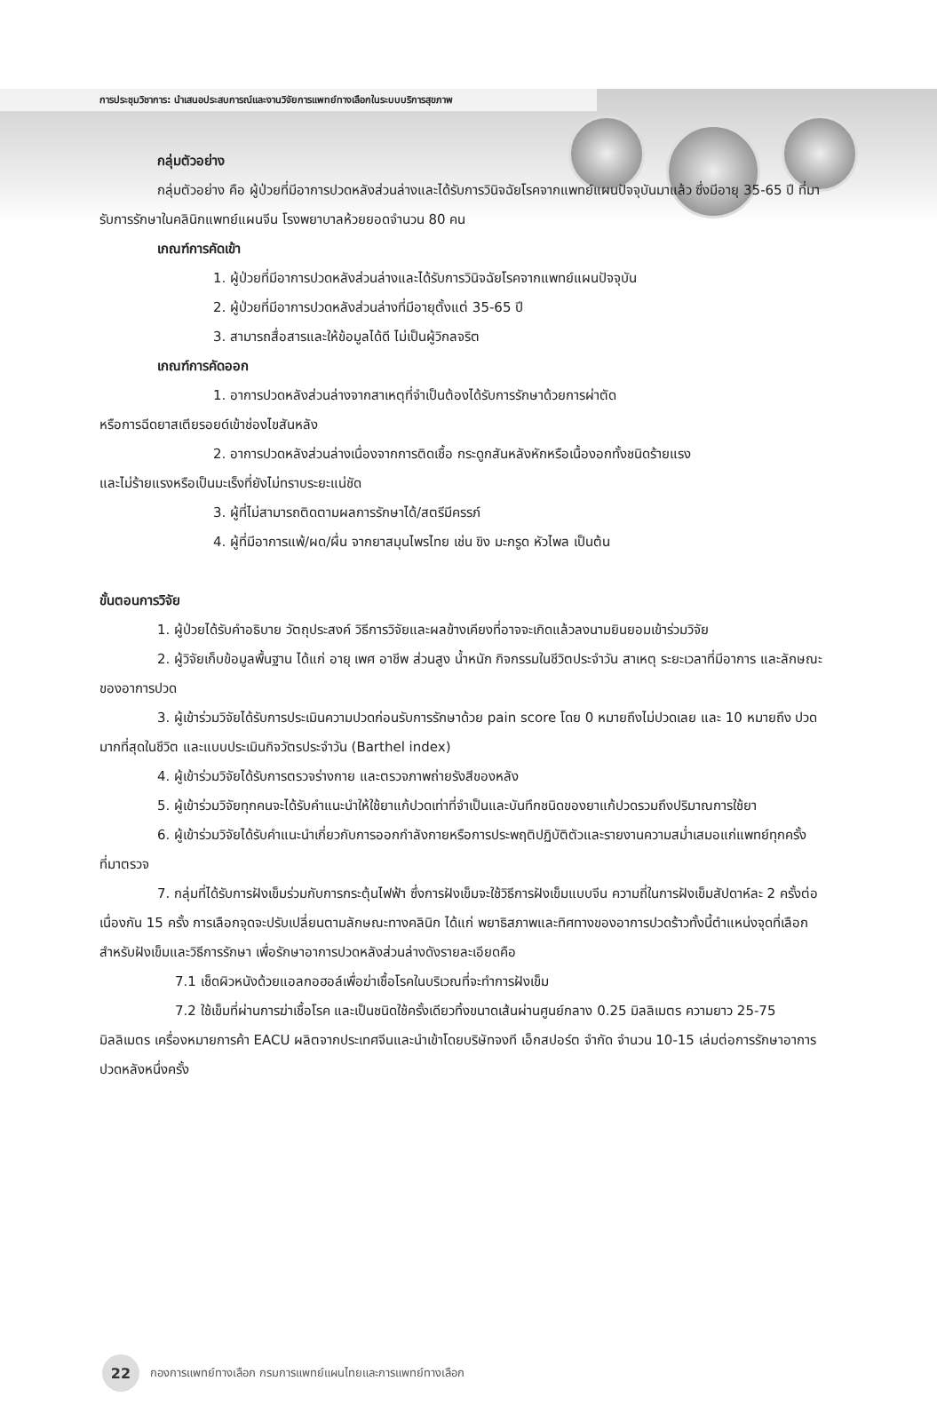การประชุมวิชาการ: นำเสนอประสบการณ์และงานวิจัยการแพทย์ทางเลือกในระบบบริการสุขภาพ
กลุ่มตัวอย่าง
กลุ่มตัวอย่าง คือ ผู้ป่วยที่มีอาการปวดหลังส่วนล่างและได้รับการวินิจฉัยโรคจากแพทย์แผนปัจจุบันมาแล้ว ซึ่งมีอายุ 35-65 ปี ที่มารับการรักษาในคลินิกแพทย์แผนจีน โรงพยาบาลห้วยยอดจำนวน 80 คน
เกณฑ์การคัดเข้า
1. ผู้ป่วยที่มีอาการปวดหลังส่วนล่างและได้รับการวินิจฉัยโรคจากแพทย์แผนปัจจุบัน
2. ผู้ป่วยที่มีอาการปวดหลังส่วนล่างที่มีอายุตั้งแต่ 35-65 ปี
3. สามารถสื่อสารและให้ข้อมูลได้ดี ไม่เป็นผู้วิกลจริต
เกณฑ์การคัดออก
1. อาการปวดหลังส่วนล่างจากสาเหตุที่จำเป็นต้องได้รับการรักษาด้วยการผ่าตัด
หรือการฉีดยาสเตียรอยด์เข้าช่องไขสันหลัง
2. อาการปวดหลังส่วนล่างเนื่องจากการติดเชื้อ กระดูกสันหลังหักหรือเนื้องอกทั้งชนิดร้ายแรง
และไม่ร้ายแรงหรือเป็นมะเร็งที่ยังไม่ทราบระยะแน่ชัด
3. ผู้ที่ไม่สามารถติดตามผลการรักษาได้/สตรีมีครรภ์
4. ผู้ที่มีอาการแพ้/ผด/ผื่น จากยาสมุนไพรไทย เช่น ขิง มะกรูด หัวไพล เป็นต้น
ขั้นตอนการวิจัย
1. ผู้ป่วยได้รับคำอธิบาย วัตถุประสงค์ วิธีการวิจัยและผลข้างเคียงที่อาจจะเกิดแล้วลงนามยินยอมเข้าร่วมวิจัย
2. ผู้วิจัยเก็บข้อมูลพื้นฐาน ได้แก่ อายุ เพศ อาชีพ ส่วนสูง น้ำหนัก กิจกรรมในชีวิตประจำวัน สาเหตุ ระยะเวลาที่มีอาการ และลักษณะของอาการปวด
3. ผู้เข้าร่วมวิจัยได้รับการประเมินความปวดก่อนรับการรักษาด้วย pain score โดย 0 หมายถึงไม่ปวดเลย และ 10 หมายถึง ปวดมากที่สุดในชีวิต และแบบประเมินกิจวัตรประจำวัน (Barthel index)
4. ผู้เข้าร่วมวิจัยได้รับการตรวจร่างกาย และตรวจภาพถ่ายรังสีของหลัง
5. ผู้เข้าร่วมวิจัยทุกคนจะได้รับคำแนะนำให้ใช้ยาแก้ปวดเท่าที่จำเป็นและบันทึกชนิดของยาแก้ปวดรวมถึงปริมาณการใช้ยา
6. ผู้เข้าร่วมวิจัยได้รับคำแนะนำเกี่ยวกับการออกกำลังกายหรือการประพฤติปฏิบัติตัวและรายงานความสม่ำเสมอแก่แพทย์ทุกครั้งที่มาตรวจ
7. กลุ่มที่ได้รับการฝังเข็มร่วมกับการกระตุ้นไฟฟ้า ซึ่งการฝังเข็มจะใช้วิธีการฝังเข็มแบบจีน ความถี่ในการฝังเข็มสัปดาห์ละ 2 ครั้งต่อเนื่องกัน 15 ครั้ง การเลือกจุดจะปรับเปลี่ยนตามลักษณะทางคลินิก ได้แก่ พยาธิสภาพและทิศทางของอาการปวดร้าวทั้งนี้ตำแหน่งจุดที่เลือกสำหรับฝังเข็มและวิธีการรักษา เพื่อรักษาอาการปวดหลังส่วนล่างดังรายละเอียดคือ
7.1 เช็ดผิวหนังด้วยแอลกอฮอล์เพื่อฆ่าเชื้อโรคในบริเวณที่จะทำการฝังเข็ม
7.2 ใช้เข็มที่ผ่านการฆ่าเชื้อโรค และเป็นชนิดใช้ครั้งเดียวทิ้งขนาดเส้นผ่านศูนย์กลาง 0.25 มิลลิเมตร ความยาว 25-75 มิลลิเมตร เครื่องหมายการค้า EACU ผลิตจากประเทศจีนและนำเข้าโดยบริษัทจงที เอ็กสปอร์ต จำกัด จำนวน 10-15 เล่มต่อการรักษาอาการปวดหลังหนึ่งครั้ง
22
กองการแพทย์ทางเลือก กรมการแพทย์แผนไทยและการแพทย์ทางเลือก